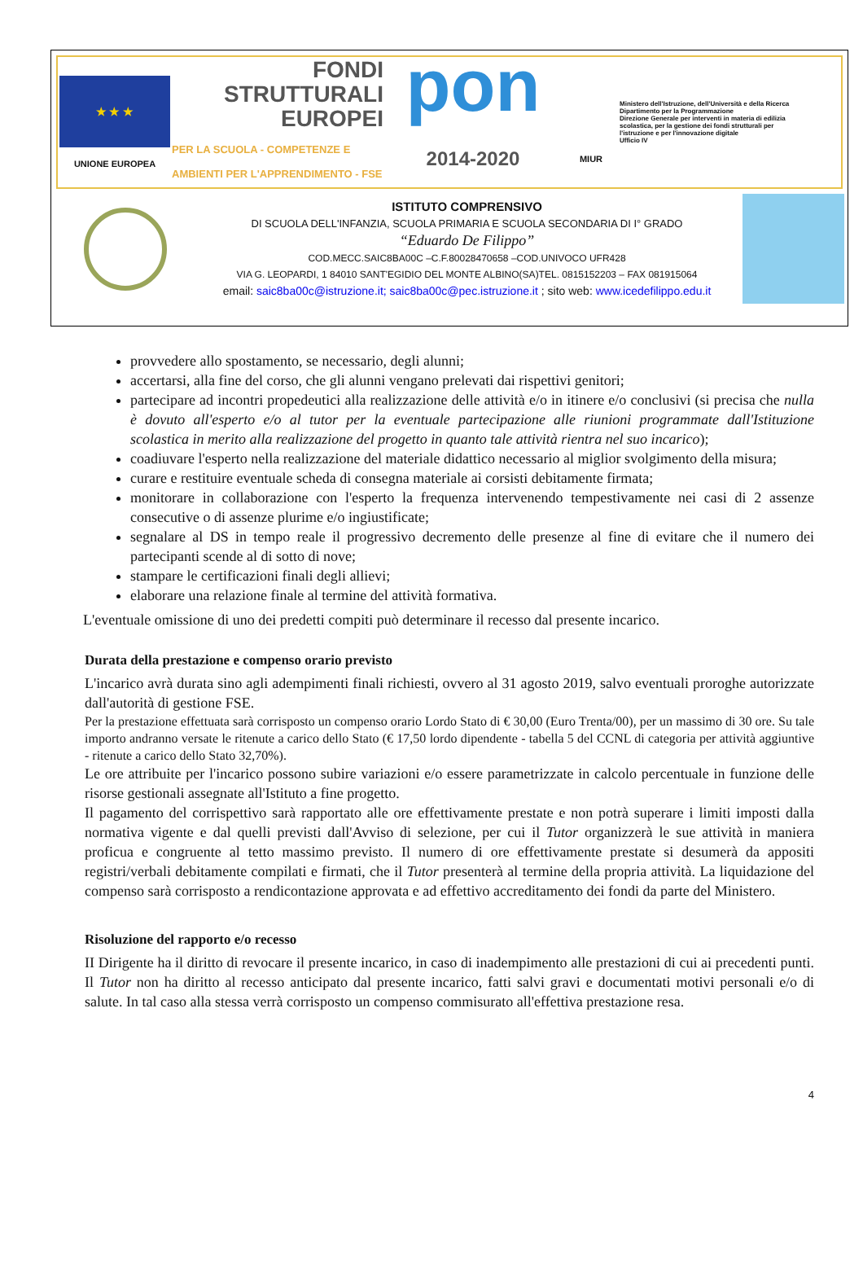★ ★ ★
UNIONE EUROPEA
FONDI
STRUTTURALI
EUROPEI
PER LA SCUOLA - COMPETENZE E AMBIENTI PER L'APPRENDIMENTO - FSE
pon
2014-2020
MIUR
Ministero dell'Istruzione, dell'Università e della Ricerca
Dipartimento per la Programmazione
Direzione Generale per interventi in materia di edilizia scolastica, per la gestione dei fondi strutturali per l'istruzione e per l'innovazione digitale
Ufficio IV
ISTITUTO COMPRENSIVO
DI SCUOLA DELL'INFANZIA, SCUOLA PRIMARIA E SCUOLA SECONDARIA DI I° GRADO
“Eduardo De Filippo”
COD.MECC.SAIC8BA00C –C.F.80028470658 –COD.UNIVOCO UFR428
VIA G. LEOPARDI, 1 84010 SANT'EGIDIO DEL MONTE ALBINO(SA)TEL. 0815152203 – FAX 081915064
email: saic8ba00c@istruzione.it; saic8ba00c@pec.istruzione.it ; sito web: www.icedefilippo.edu.it
provvedere allo spostamento, se necessario, degli alunni;
accertarsi, alla fine del corso, che gli alunni vengano prelevati dai rispettivi genitori;
partecipare ad incontri propedeutici alla realizzazione delle attività e/o in itinere e/o conclusivi (si precisa che nulla è dovuto all'esperto e/o al tutor per la eventuale partecipazione alle riunioni programmate dall'Istituzione scolastica in merito alla realizzazione del progetto in quanto tale attività rientra nel suo incarico);
coadiuvare l'esperto nella realizzazione del materiale didattico necessario al miglior svolgimento della misura;
curare e restituire eventuale scheda di consegna materiale ai corsisti debitamente firmata;
monitorare in collaborazione con l'esperto la frequenza intervenendo tempestivamente nei casi di 2 assenze consecutive o di assenze plurime e/o ingiustificate;
segnalare al DS in tempo reale il progressivo decremento delle presenze al fine di evitare che il numero dei partecipanti scende al di sotto di nove;
stampare le certificazioni finali degli allievi;
elaborare una relazione finale al termine del attività formativa.
L'eventuale omissione di uno dei predetti compiti può determinare il recesso dal presente incarico.
Durata della prestazione e compenso orario previsto
L'incarico avrà durata sino agli adempimenti finali richiesti, ovvero al 31 agosto 2019, salvo eventuali proroghe autorizzate dall'autorità di gestione FSE.
Per la prestazione effettuata sarà corrisposto un compenso orario Lordo Stato di € 30,00 (Euro Trenta/00), per un massimo di 30 ore. Su tale importo andranno versate le ritenute a carico dello Stato (€ 17,50 lordo dipendente - tabella 5 del CCNL di categoria per attività aggiuntive - ritenute a carico dello Stato 32,70%).
Le ore attribuite per l'incarico possono subire variazioni e/o essere parametrizzate in calcolo percentuale in funzione delle risorse gestionali assegnate all'Istituto a fine progetto.
Il pagamento del corrispettivo sarà rapportato alle ore effettivamente prestate e non potrà superare i limiti imposti dalla normativa vigente e dal quelli previsti dall'Avviso di selezione, per cui il Tutor organizzerà le sue attività in maniera proficua e congruente al tetto massimo previsto. Il numero di ore effettivamente prestate si desumerà da appositi registri/verbali debitamente compilati e firmati, che il Tutor presenterà al termine della propria attività. La liquidazione del compenso sarà corrisposto a rendicontazione approvata e ad effettivo accreditamento dei fondi da parte del Ministero.
Risoluzione del rapporto e/o recesso
II Dirigente ha il diritto di revocare il presente incarico, in caso di inadempimento alle prestazioni di cui ai precedenti punti. Il Tutor non ha diritto al recesso anticipato dal presente incarico, fatti salvi gravi e documentati motivi personali e/o di salute. In tal caso alla stessa verrà corrisposto un compenso commisurato all'effettiva prestazione resa.
4